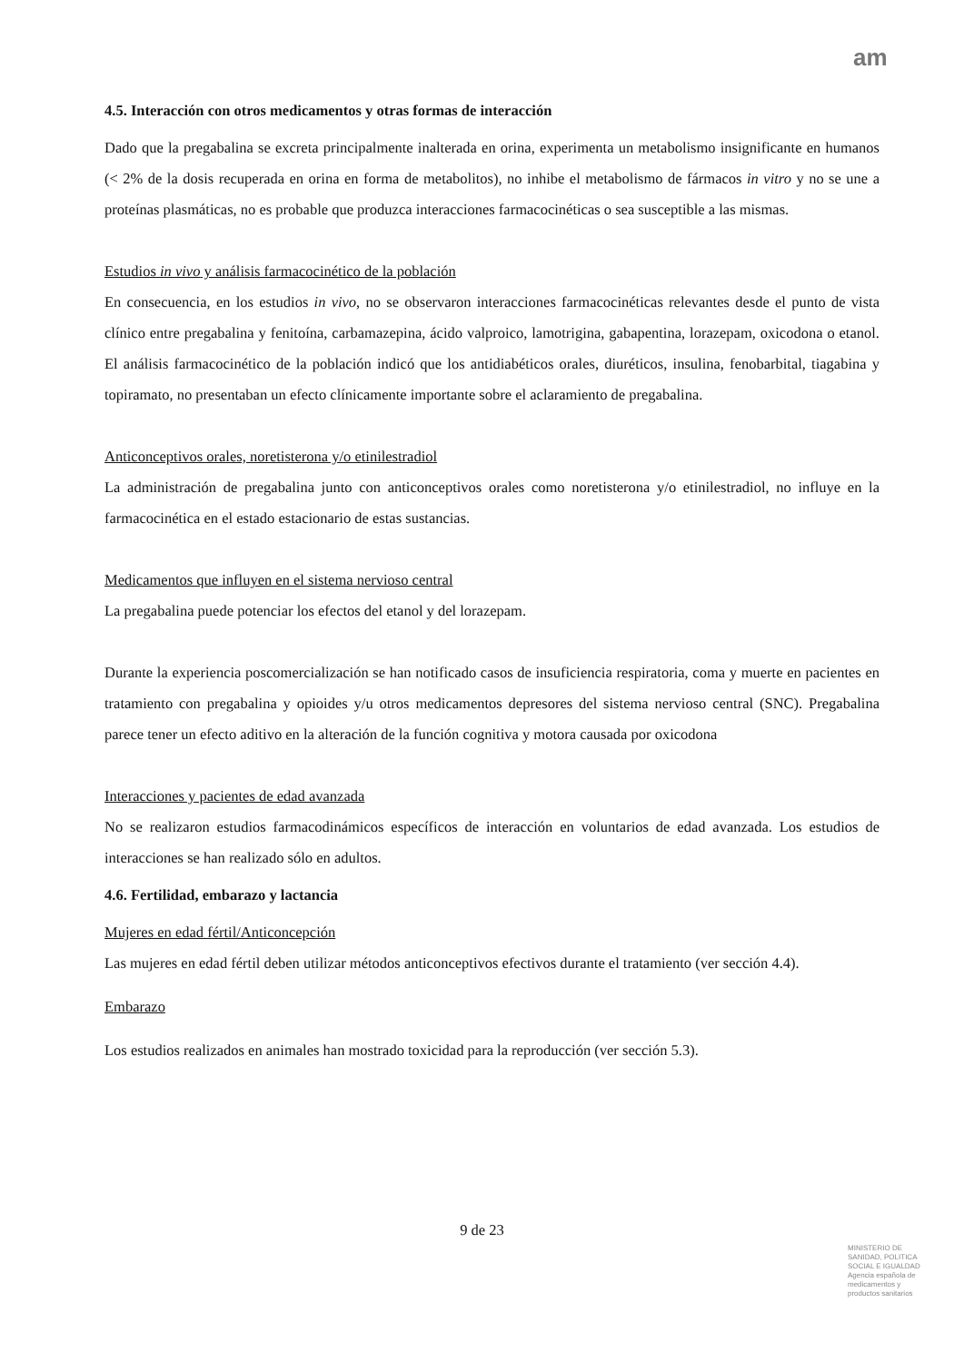am
4.5. Interacción con otros medicamentos y otras formas de interacción
Dado que la pregabalina se excreta principalmente inalterada en orina, experimenta un metabolismo insignificante en humanos (< 2% de la dosis recuperada en orina en forma de metabolitos), no inhibe el metabolismo de fármacos in vitro y no se une a proteínas plasmáticas, no es probable que produzca interacciones farmacocinéticas o sea susceptible a las mismas.
Estudios in vivo y análisis farmacocinético de la población
En consecuencia, en los estudios in vivo, no se observaron interacciones farmacocinéticas relevantes desde el punto de vista clínico entre pregabalina y fenitoína, carbamazepina, ácido valproico, lamotrigina, gabapentina, lorazepam, oxicodona o etanol. El análisis farmacocinético de la población indicó que los antidiabéticos orales, diuréticos, insulina, fenobarbital, tiagabina y topiramato, no presentaban un efecto clínicamente importante sobre el aclaramiento de pregabalina.
Anticonceptivos orales, noretisterona y/o etinilestradiol
La administración de pregabalina junto con anticonceptivos orales como noretisterona y/o etinilestradiol, no influye en la farmacocinética en el estado estacionario de estas sustancias.
Medicamentos que influyen en el sistema nervioso central
La pregabalina puede potenciar los efectos del etanol y del lorazepam.
Durante la experiencia poscomercialización se han notificado casos de insuficiencia respiratoria, coma y muerte en pacientes en tratamiento con pregabalina y opioides y/u otros medicamentos depresores del sistema nervioso central (SNC). Pregabalina parece tener un efecto aditivo en la alteración de la función cognitiva y motora causada por oxicodona
Interacciones y pacientes de edad avanzada
No se realizaron estudios farmacodinámicos específicos de interacción en voluntarios de edad avanzada. Los estudios de interacciones se han realizado sólo en adultos.
4.6. Fertilidad, embarazo y lactancia
Mujeres en edad fértil/Anticoncepción
Las mujeres en edad fértil deben utilizar métodos anticonceptivos efectivos durante el tratamiento (ver sección 4.4).
Embarazo
Los estudios realizados en animales han mostrado toxicidad para la reproducción (ver sección 5.3).
9 de 23
MINISTERIO DE
SANIDAD, POLITICA
SOCIAL E IGUALDAD
Agencia española de
medicamentos y
productos sanitarios